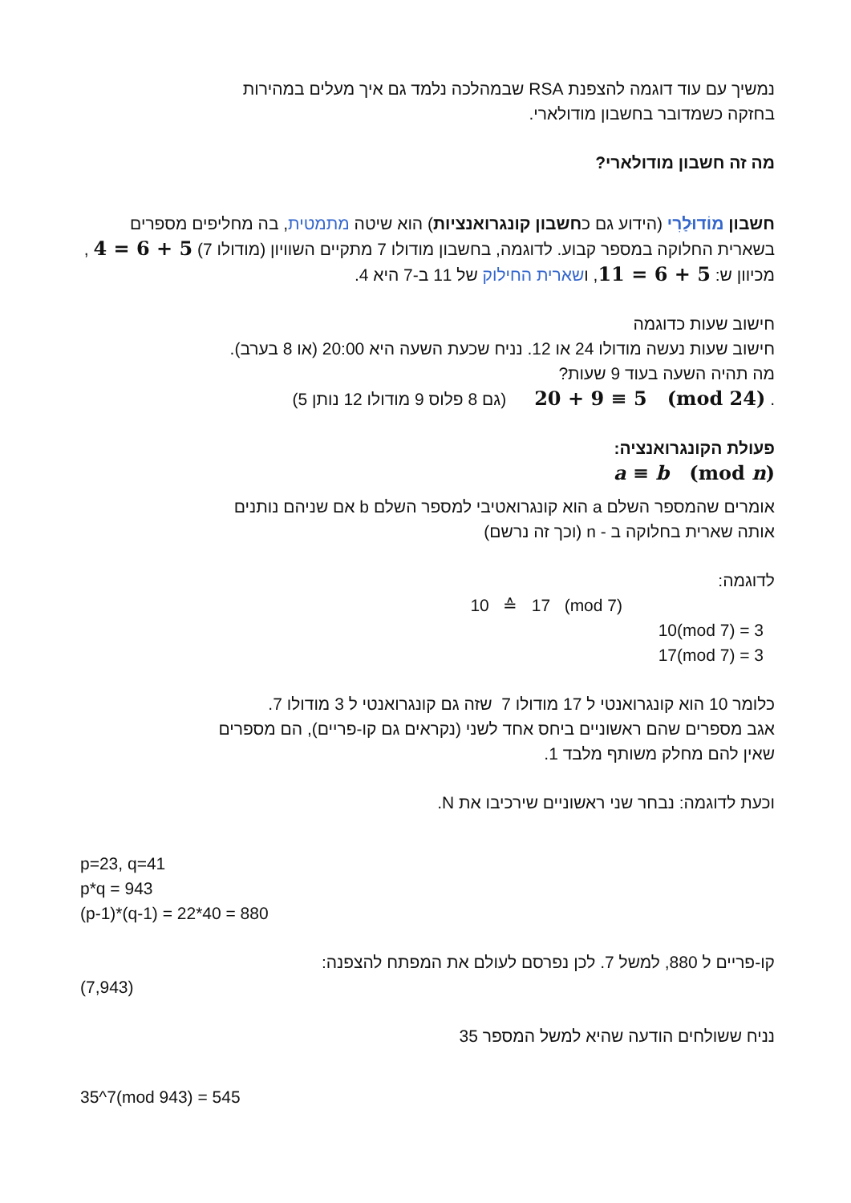נמשיך עם עוד דוגמה להצפנת RSA שבמהלכה נלמד גם איך מעלים במהירות
בחזקה כשמדובר בחשבון מודולארי.
מה זה חשבון מודולארי?
חשבון מוֹדוּלַרִי (הידוע גם כחשבון קונגרואנציות) הוא שיטה מתמטית, בה מחליפים מספרים בשארית החלוקה במספר קבוע. לדוגמה, בחשבון מודולו 7 מתקיים השוויון (מודולו 7) 5 + 6 = 4 , מכיוון ש: 5 + 6 = 11, ושארית החילוק של 11 ב-7 היא 4.
חישוב שעות כדוגמה
חישוב שעות נעשה מודולו 24 או 12. נניח שכעת השעה היא 20:00 (או 8 בערב).
מה תהיה השעה בעוד 9 שעות?
. 20 + 9 ≡ 5 (mod 24) (גם 8 פלוס 9 מודולו 12 נותן 5)
פעולת הקונגרואנציה:
a ≡ b (mod n)
אומרים שהמספר השלם a הוא קונגרואטיבי למספר השלם b אם שניהם נותנים
אותה שארית בחלוקה ב - n (וכך זה נרשם)
לדוגמה:
10 ≙ 17 (mod 7)
10(mod 7) = 3
17(mod 7) = 3
כלומר 10 הוא קונגרואנטי ל 17 מודולו 7 שזה גם קונגרואנטי ל 3 מודולו 7.
אגב מספרים שהם ראשוניים ביחס אחד לשני (נקראים גם קו-פריים), הם מספרים
שאין להם מחלק משותף מלבד 1.
וכעת לדוגמה: נבחר שני ראשוניים שירכיבו את N.
p=23, q=41
p*q = 943
(p-1)*(q-1) = 22*40 = 880
קו-פריים ל 880, למשל 7. לכן נפרסם לעולם את המפתח להצפנה:
(7,943)
נניח ששולחים הודעה שהיא למשל המספר 35
35^7(mod 943) = 545